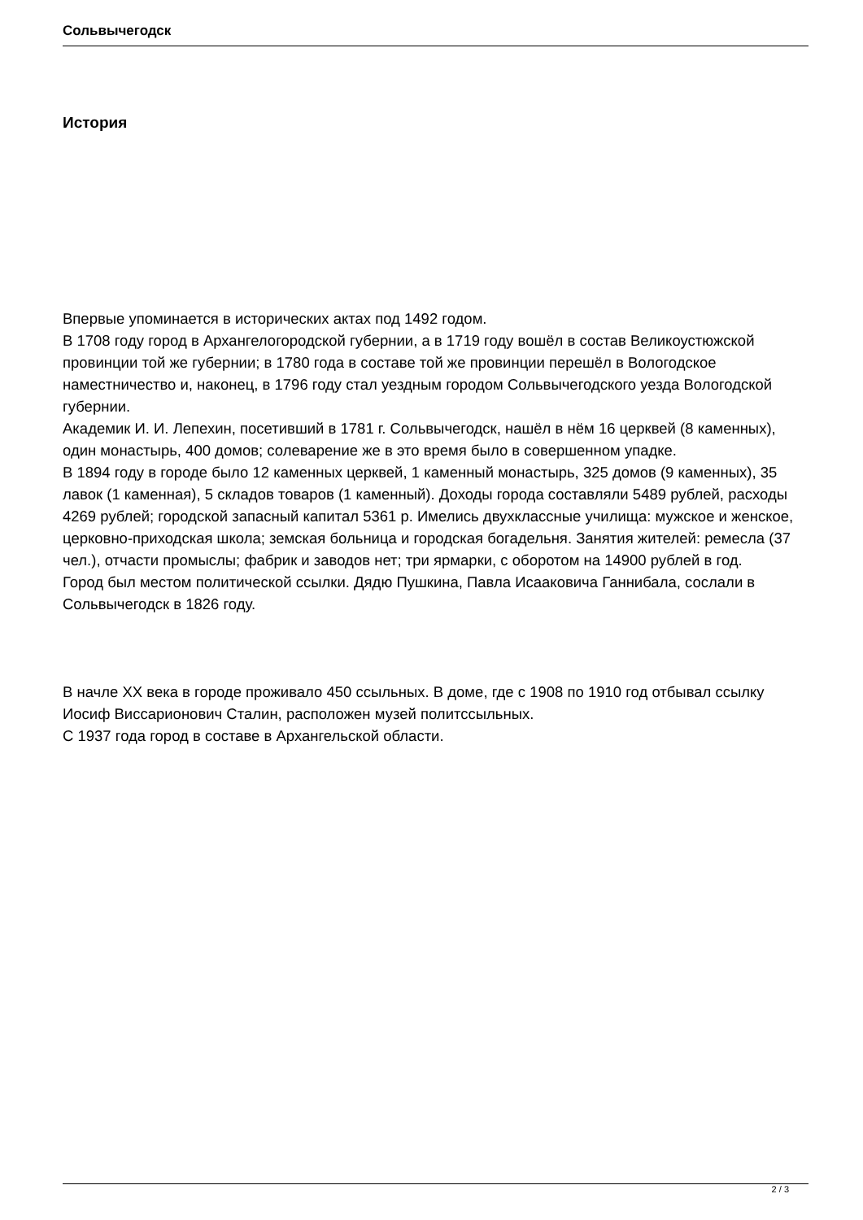Сольвычегодск
История
Впервые упоминается в исторических актах под 1492 годом.
В 1708 году город в Архангелогородской губернии, а в 1719 году вошёл в состав Великоустюжской провинции той же губернии; в 1780 года в составе той же провинции перешёл в Вологодское наместничество и, наконец, в 1796 году стал уездным городом Сольвычегодского уезда Вологодской губернии.
Академик И. И. Лепехин, посетивший в 1781 г. Сольвычегодск, нашёл в нём 16 церквей (8 каменных), один монастырь, 400 домов; солеварение же в это время было в совершенном упадке.
В 1894 году в городе было 12 каменных церквей, 1 каменный монастырь, 325 домов (9 каменных), 35 лавок (1 каменная), 5 складов товаров (1 каменный). Доходы города составляли 5489 рублей, расходы 4269 рублей; городской запасный капитал 5361 р. Имелись двухклассные училища: мужское и женское, церковно-приходская школа; земская больница и городская богадельня. Занятия жителей: ремесла (37 чел.), отчасти промыслы; фабрик и заводов нет; три ярмарки, с оборотом на 14900 рублей в год.
Город был местом политической ссылки. Дядю Пушкина, Павла Исааковича Ганнибала, сослали в Сольвычегодск в 1826 году.
В начле XX века в городе проживало 450 ссыльных. В доме, где с 1908 по 1910 год отбывал ссылку Иосиф Виссарионович Сталин, расположен музей политссыльных.
С 1937 года город в составе в Архангельской области.
2 / 3